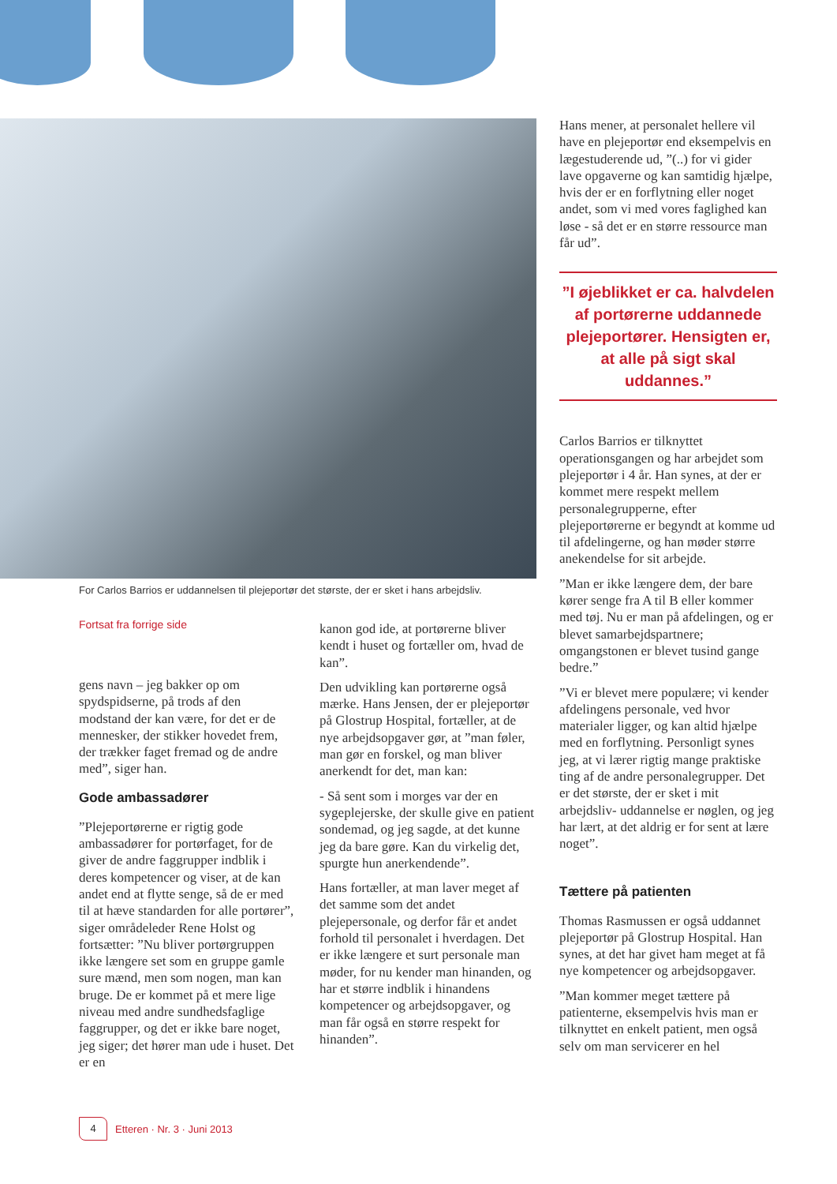Hans mener, at personalet hellere vil have en plejeportør end eksempelvis en lægestuderende ud, ”(..) for vi gider lave opgaverne og kan samtidig hjælpe, hvis der er en forflytning eller noget andet, som vi med vores faglighed kan løse - så det er en større ressource man får ud”.
”I øjeblikket er ca. halvdelen af portørerne uddannede plejeportører. Hensigten er, at alle på sigt skal uddannes.”
Carlos Barrios er tilknyttet operationsgangen og har arbejdet som plejeportør i 4 år. Han synes, at der er kommet mere respekt mellem personalegrupperne, efter plejeportørerne er begyndt at komme ud til afdelingerne, og han møder større anekendelse for sit arbejde.
”Man er ikke længere dem, der bare kører senge fra A til B eller kommer med tøj. Nu er man på afdelingen, og er blevet samarbejdspartnere; omgangstonen er blevet tusind gange bedre.”
”Vi er blevet mere populære; vi kender afdelingens personale, ved hvor materialer ligger, og kan altid hjælpe med en forflytning. Personligt synes jeg, at vi lærer rigtig mange praktiske ting af de andre personalegrupper. Det er det største, der er sket i mit arbejdsliv- uddannelse er nøglen, og jeg har lært, at det aldrig er for sent at lære noget”.
Tættere på patienten
Thomas Rasmussen er også uddannet plejeportør på Glostrup Hospital. Han synes, at det har givet ham meget at få nye kompetencer og arbejdsopgaver.
”Man kommer meget tættere på patienterne, eksempelvis hvis man er tilknyttet en enkelt patient, men også selv om man servicerer en hel
For Carlos Barrios er uddannelsen til plejeportør det største, der er sket i hans arbejdsliv.
Fortsat fra forrige side
gens navn – jeg bakker op om spydspidserne, på trods af den modstand der kan være, for det er de mennesker, der stikker hovedet frem, der trækker faget fremad og de andre med”, siger han.
Gode ambassadører
”Plejeportørerne er rigtig gode ambassadører for portørfaget, for de giver de andre faggrupper indblik i deres kompetencer og viser, at de kan andet end at flytte senge, så de er med til at hæve standarden for alle portører”, siger områdeleder Rene Holst og fortsætter: ”Nu bliver portørgruppen ikke længere set som en gruppe gamle sure mænd, men som nogen, man kan bruge. De er kommet på et mere lige niveau med andre sundhedsfaglige faggrupper, og det er ikke bare noget, jeg siger; det hører man ude i huset. Det er en
kanon god ide, at portørerne bliver kendt i huset og fortæller om, hvad de kan”.
Den udvikling kan portørerne også mærke. Hans Jensen, der er plejeportør på Glostrup Hospital, fortæller, at de nye arbejdsopgaver gør, at ”man føler, man gør en forskel, og man bliver anerkendt for det, man kan:
- Så sent som i morges var der en sygeplejerske, der skulle give en patient sondemad, og jeg sagde, at det kunne jeg da bare gøre. Kan du virkelig det, spurgte hun anerkendende”.
Hans fortæller, at man laver meget af det samme som det andet plejepersonale, og derfor får et andet forhold til personalet i hverdagen. Det er ikke længere et surt personale man møder, for nu kender man hinanden, og har et større indblik i hinandens kompetencer og arbejdsopgaver, og man får også en større respekt for hinanden”.
4 Etteren · Nr. 3 · Juni 2013